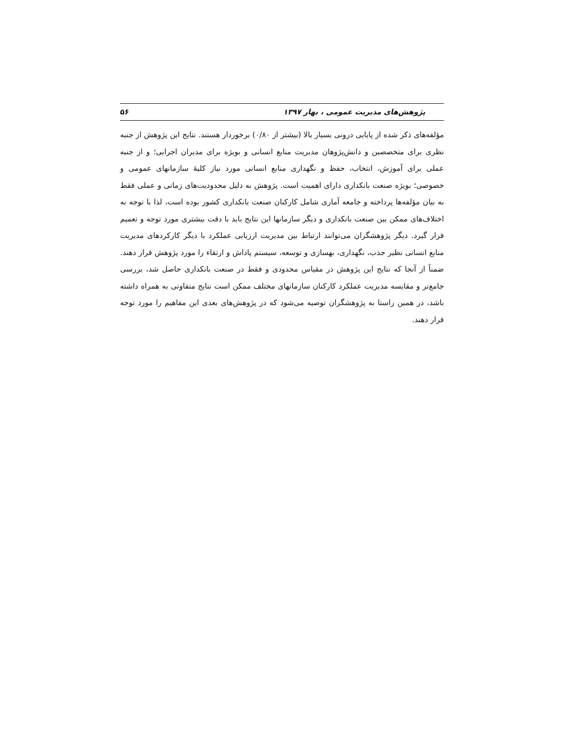پژوهش‌های مدیریت عمومی ، بهار ۱۳۹۷ ۵۶
مؤلفه‌های ذکر شده از پایایی درونی بسیار بالا (بیشتر از ۰/۸۰) برخوردار هستند. نتایج این پژوهش از جنبه نظری برای متخصصین و دانش‌پژوهان مدیریت منابع انسانی و بویژه برای مدیران اجرایی؛ و از جنبه عملی برای آموزش، انتخاب، حفظ و نگهداری منابع انسانی مورد نیاز کلیهٔ سازمانهای عمومی و خصوصی؛ بویژه صنعت بانکداری دارای اهمیت است. پژوهش به دلیل محدودیت‌های زمانی و عملی فقط به بیان مؤلفه‌ها پرداخته و جامعه آماری شامل کارکنان صنعت بانکداری کشور بوده است، لذا با توجه به اختلاف‌های ممکن بین صنعت بانکداری و دیگر سازمانها این نتایج باید با دقت بیشتری مورد توجه و تعمیم قرار گیرد. دیگر پژوهشگران می‌توانند ارتباط بین مدیریت ارزیابی عملکرد با دیگر کارکردهای مدیریت منابع انسانی نظیر جذب، نگهداری، بهسازی و توسعه، سیستم پاداش و ارتقاء را مورد پژوهش قرار دهند. ضمناً از آنجا که نتایج این پژوهش در مقیاس محدودی و فقط در صنعت بانکداری حاصل شد، بررسی جامع‌تر و مقایسه مدیریت عملکرد کارکنان سازمانهای مختلف ممکن است نتایج متفاوتی به همراه داشته باشد، در همین راستا به پژوهشگران توصیه می‌شود که در پژوهش‌های بعدی این مفاهیم را مورد توجه قرار دهند.